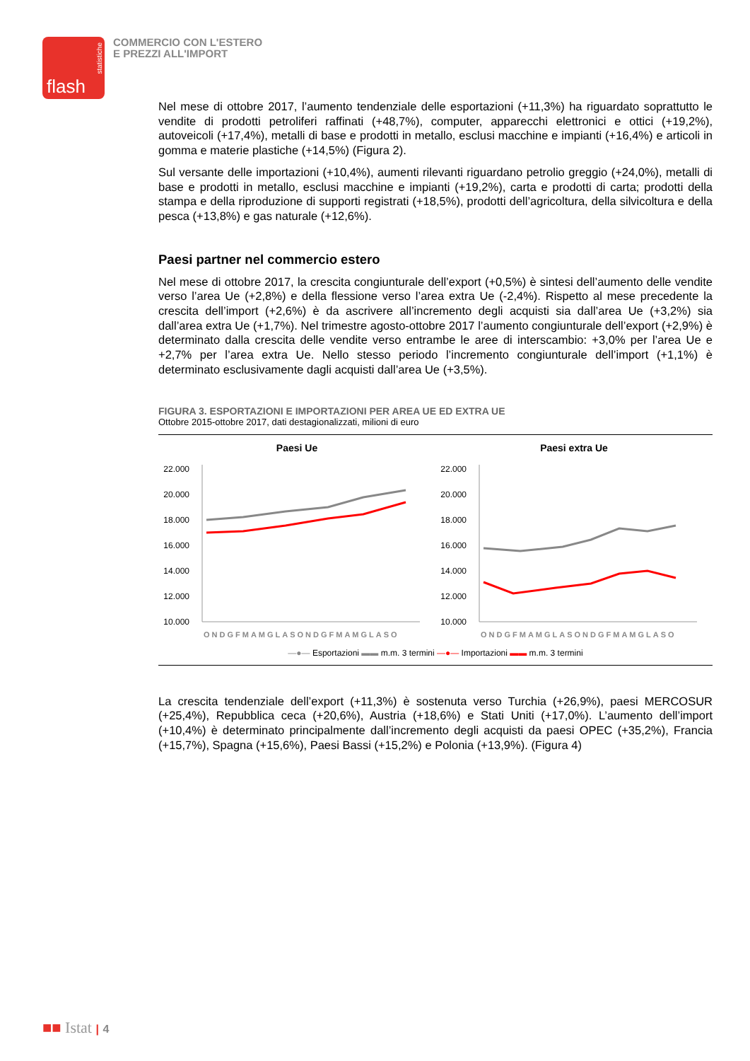statistiche
flash
COMMERCIO CON L'ESTERO
E PREZZI ALL'IMPORT
Nel mese di ottobre 2017, l’aumento tendenziale delle esportazioni (+11,3%) ha riguardato soprattutto le vendite di prodotti petroliferi raffinati (+48,7%), computer, apparecchi elettronici e ottici (+19,2%), autoveicoli (+17,4%), metalli di base e prodotti in metallo, esclusi macchine e impianti (+16,4%) e articoli in gomma e materie plastiche (+14,5%) (Figura 2).
Sul versante delle importazioni (+10,4%), aumenti rilevanti riguardano petrolio greggio (+24,0%), metalli di base e prodotti in metallo, esclusi macchine e impianti (+19,2%), carta e prodotti di carta; prodotti della stampa e della riproduzione di supporti registrati (+18,5%), prodotti dell’agricoltura, della silvicoltura e della pesca (+13,8%) e gas naturale (+12,6%).
Paesi partner nel commercio estero
Nel mese di ottobre 2017, la crescita congiunturale dell’export (+0,5%) è sintesi dell’aumento delle vendite verso l’area Ue (+2,8%) e della flessione verso l’area extra Ue (-2,4%). Rispetto al mese precedente la crescita dell’import (+2,6%) è da ascrivere all’incremento degli acquisti sia dall’area Ue (+3,2%) sia dall’area extra Ue (+1,7%). Nel trimestre agosto-ottobre 2017 l’aumento congiunturale dell’export (+2,9%) è determinato dalla crescita delle vendite verso entrambe le aree di interscambio: +3,0% per l’area Ue e +2,7% per l’area extra Ue. Nello stesso periodo l’incremento congiunturale dell’import (+1,1%) è determinato esclusivamente dagli acquisti dall’area Ue (+3,5%).
FIGURA 3. ESPORTAZIONI E IMPORTAZIONI PER AREA UE ED EXTRA UE
Ottobre 2015-ottobre 2017, dati destagionalizzati, milioni di euro
Paesi Ue
22.000
20.000
18.000
16.000
14.000
12.000
10.000
ONDGFMAMGLASONDGFMAMGLASO
Paesi extra Ue
22.000
20.000
18.000
16.000
14.000
12.000
10.000
ONDGFMAMGLASONDGFMAMGLASO
—●— Esportazioni ▬▬ m.m. 3 termini —●— Importazioni ▬▬ m.m. 3 termini
La crescita tendenziale dell’export (+11,3%) è sostenuta verso Turchia (+26,9%), paesi MERCOSUR (+25,4%), Repubblica ceca (+20,6%), Austria (+18,6%) e Stati Uniti (+17,0%). L’aumento dell’import (+10,4%) è determinato principalmente dall’incremento degli acquisti da paesi OPEC (+35,2%), Francia (+15,7%), Spagna (+15,6%), Paesi Bassi (+15,2%) e Polonia (+13,9%). (Figura 4)
■■ Istat | 4